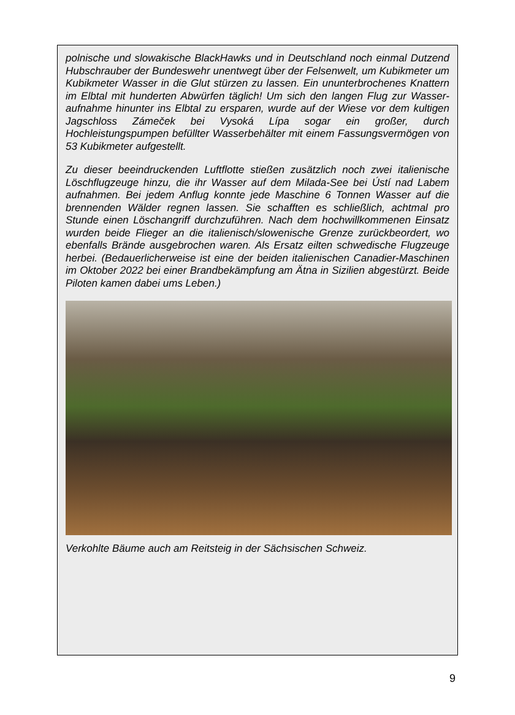polnische und slowakische BlackHawks und in Deutschland noch einmal Dutzend Hubschrauber der Bundeswehr unentwegt über der Felsenwelt, um Kubikmeter um Kubikmeter Wasser in die Glut stürzen zu lassen. Ein ununterbrochenes Knattern im Elbtal mit hunderten Abwürfen täglich! Um sich den langen Flug zur Wasser­aufnahme hinunter ins Elbtal zu ersparen, wurde auf der Wiese vor dem kultigen Jagschloss Zámeček bei Vysoká Lípa sogar ein großer, durch Hochleistungspumpen befüllter Wasserbehälter mit einem Fassungsvermögen von 53 Kubikmeter aufgestellt.
Zu dieser beeindruckenden Luftflotte stießen zusätzlich noch zwei italienische Löschflugzeuge hinzu, die ihr Wasser auf dem Milada-See bei Ústí nad Labem aufnahmen. Bei jedem Anflug konnte jede Maschine 6 Tonnen Wasser auf die brennenden Wälder regnen lassen. Sie schafften es schließlich, achtmal pro Stunde einen Löschangriff durchzuführen. Nach dem hochwillkommenen Einsatz wurden beide Flieger an die italienisch/slowenische Grenze zurückbeordert, wo ebenfalls Brände ausgebrochen waren. Als Ersatz eilten schwedische Flugzeuge herbei. (Bedauerlicherweise ist eine der beiden italienischen Canadier-Maschinen im Oktober 2022 bei einer Brandbekämpfung am Ätna in Sizilien abgestürzt. Beide Piloten kamen dabei ums Leben.)
Verkohlte Bäume auch am Reitsteig in der Sächsischen Schweiz.
9